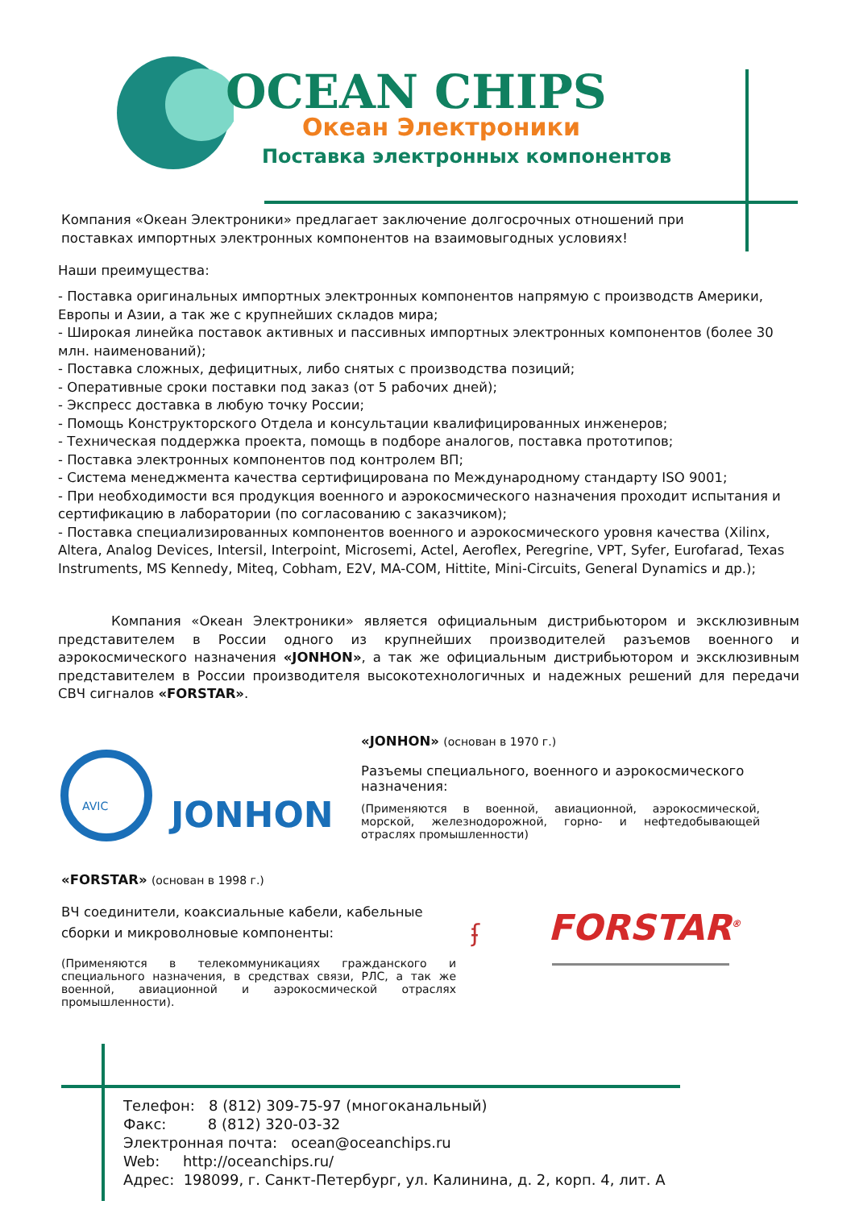OCEAN CHIPS
Океан Электроники
Поставка электронных компонентов
Компания «Океан Электроники» предлагает заключение долгосрочных отношений при поставках импортных электронных компонентов на взаимовыгодных условиях!
Наши преимущества:
- Поставка оригинальных импортных электронных компонентов напрямую с производств Америки, Европы и Азии, а так же с крупнейших складов мира;
- Широкая линейка поставок активных и пассивных импортных электронных компонентов (более 30 млн. наименований);
- Поставка сложных, дефицитных, либо снятых с производства позиций;
- Оперативные сроки поставки под заказ (от 5 рабочих дней);
- Экспресс доставка в любую точку России;
- Помощь Конструкторского Отдела и консультации квалифицированных инженеров;
- Техническая поддержка проекта, помощь в подборе аналогов, поставка прототипов;
- Поставка электронных компонентов под контролем ВП;
- Система менеджмента качества сертифицирована по Международному стандарту ISO 9001;
- При необходимости вся продукция военного и аэрокосмического назначения проходит испытания и сертификацию в лаборатории (по согласованию с заказчиком);
- Поставка специализированных компонентов военного и аэрокосмического уровня качества (Xilinx, Altera, Analog Devices, Intersil, Interpoint, Microsemi, Actel, Aeroflex, Peregrine, VPT, Syfer, Eurofarad, Texas Instruments, MS Kennedy, Miteq, Cobham, E2V, MA-COM, Hittite, Mini-Circuits, General Dynamics и др.);
Компания «Океан Электроники» является официальным дистрибьютором и эксклюзивным представителем в России одного из крупнейших производителей разъемов военного и аэрокосмического назначения «JONHON», а так же официальным дистрибьютором и эксклюзивным представителем в России производителя высокотехнологичных и надежных решений для передачи СВЧ сигналов «FORSTAR».
AVIC
JONHON
«JONHON» (основан в 1970 г.)
Разъемы специального, военного и аэрокосмического назначения:
(Применяются в военной, авиационной, аэрокосмической, морской, железнодорожной, горно- и нефтедобывающей отраслях промышленности)
«FORSTAR» (основан в 1998 г.)
ВЧ соединители, коаксиальные кабели, кабельные сборки и микроволновые компоненты:
(Применяются в телекоммуникациях гражданского и специального назначения, в средствах связи, РЛС, а так же военной, авиационной и аэрокосмической отраслях промышленности).
ʄ FORSTAR<sup>®</sup>
Телефон: 8 (812) 309-75-97 (многоканальный)
Факс: 8 (812) 320-03-32
Электронная почта: ocean@oceanchips.ru
Web: http://oceanchips.ru/
Адрес: 198099, г. Санкт-Петербург, ул. Калинина, д. 2, корп. 4, лит. А